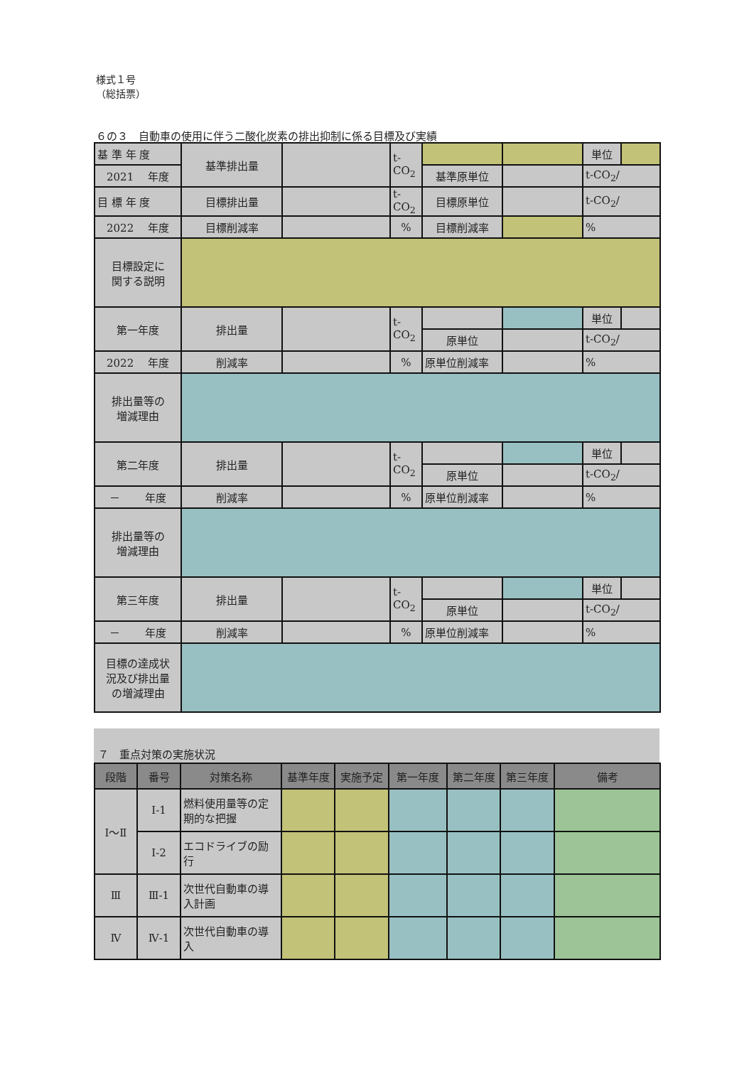様式１号
（総括票）
６の３　自動車の使用に伴う二酸化炭素の排出抑制に係る目標及び実績
| 基 準 年 度 | 基準排出量 | | t-CO<sub>2</sub> | | | 単位 | |
| 2021 年度 | | | | 基準原単位 | | t-CO<sub>2</sub>/ | |
| 目 標 年 度 | 目標排出量 | | t-CO<sub>2</sub> | 目標原単位 | | t-CO<sub>2</sub>/ | |
| 2022 年度 | 目標削減率 | | % | 目標削減率 | | % | |
| 目標設定に 関する説明 | | | | | | | |
| 第一年度 | 排出量 | | t-CO<sub>2</sub> | | | 単位 | |
| | | | | 原単位 | | t-CO<sub>2</sub>/ | |
| 2022 年度 | 削減率 | | % | 原単位削減率 | | % | |
| 排出量等の 増減理由 | | | | | | | |
| 第二年度 | 排出量 | | t-CO<sub>2</sub> | | | 単位 | |
| | | | | 原単位 | | t-CO<sub>2</sub>/ | |
| － 年度 | 削減率 | | % | 原単位削減率 | | % | |
| 排出量等の 増減理由 | | | | | | | |
| 第三年度 | 排出量 | | t-CO<sub>2</sub> | | | 単位 | |
| | | | | 原単位 | | t-CO<sub>2</sub>/ | |
| － 年度 | 削減率 | | % | 原単位削減率 | | % | |
| 目標の達成状 況及び排出量 の増減理由 | | | | | | | |
７　重点対策の実施状況
| 段階 | 番号 | 対策名称 | 基準年度 | 実施予定 | 第一年度 | 第二年度 | 第三年度 | 備考 |
| --- | --- | --- | --- | --- | --- | --- | --- | --- |
| Ⅰ～Ⅱ | Ⅰ-1 | 燃料使用量等の定期的な把握 | | | | | | |
| | Ⅰ-2 | エコドライブの励行 | | | | | | |
| Ⅲ | Ⅲ-1 | 次世代自動車の導入計画 | | | | | | |
| Ⅳ | Ⅳ-1 | 次世代自動車の導入 | | | | | | |